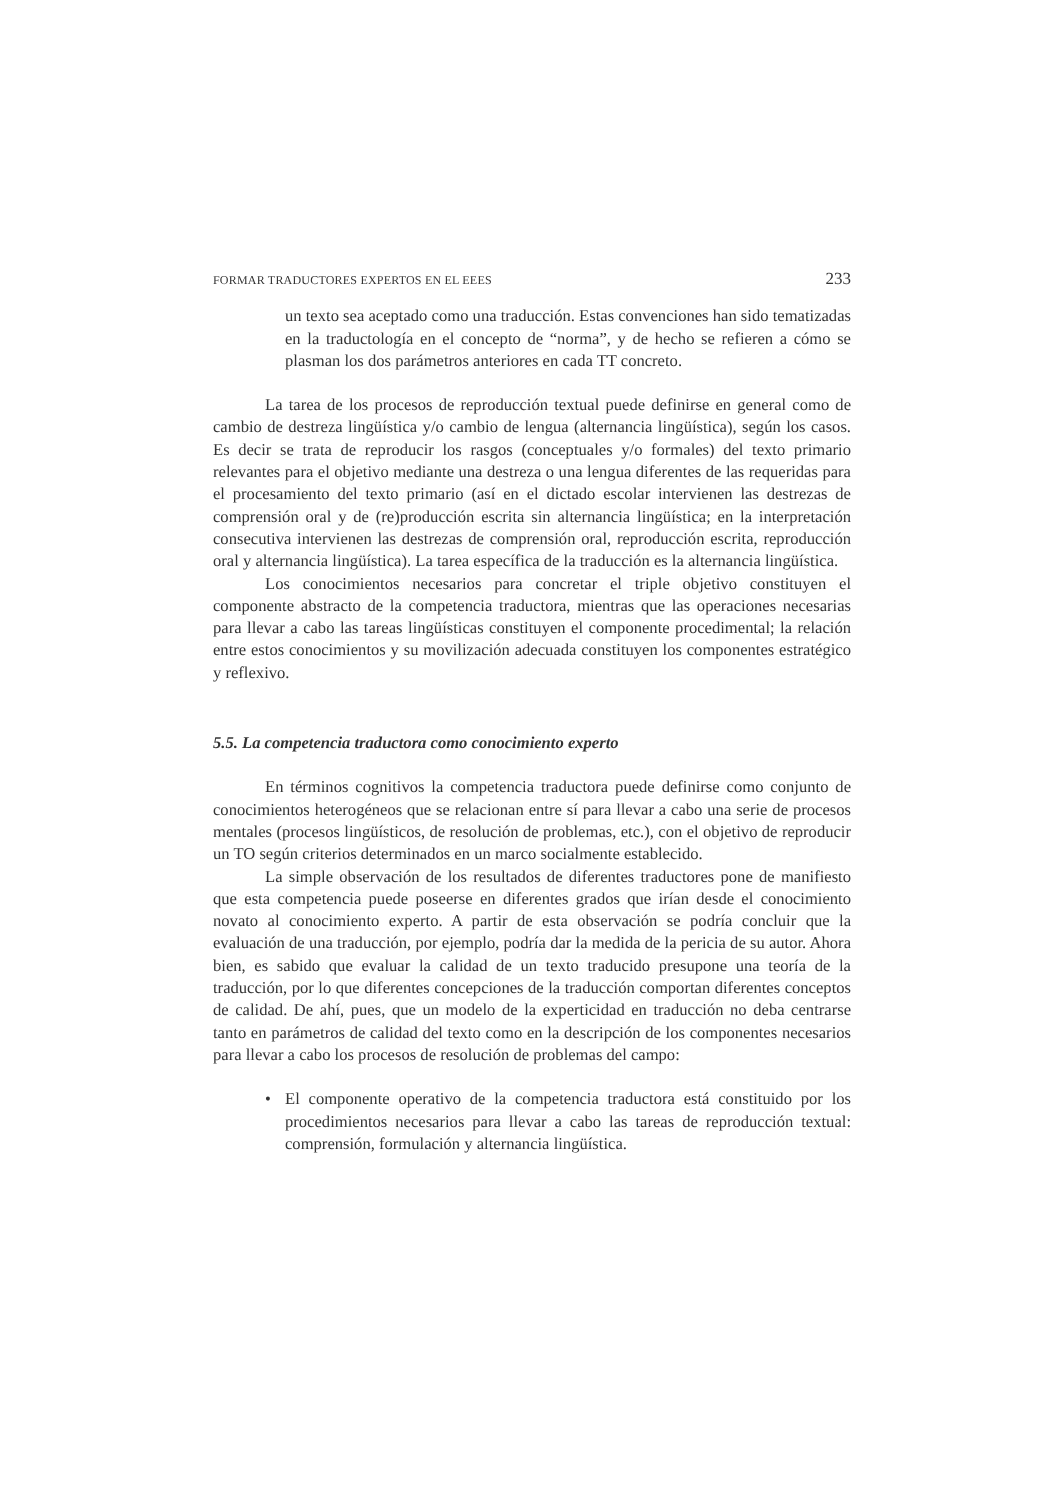FORMAR TRADUCTORES EXPERTOS EN EL EEES 233
un texto sea aceptado como una traducción. Estas convenciones han sido tematizadas en la traductología en el concepto de “norma”, y de hecho se refieren a cómo se plasman los dos parámetros anteriores en cada TT concreto.
La tarea de los procesos de reproducción textual puede definirse en general como de cambio de destreza lingüística y/o cambio de lengua (alternancia lingüística), según los casos. Es decir se trata de reproducir los rasgos (conceptuales y/o formales) del texto primario relevantes para el objetivo mediante una destreza o una lengua diferentes de las requeridas para el procesamiento del texto primario (así en el dictado escolar intervienen las destrezas de comprensión oral y de (re)producción escrita sin alternancia lingüística; en la interpretación consecutiva intervienen las destrezas de comprensión oral, reproducción escrita, reproducción oral y alternancia lingüística). La tarea específica de la traducción es la alternancia lingüística.
Los conocimientos necesarios para concretar el triple objetivo constituyen el componente abstracto de la competencia traductora, mientras que las operaciones necesarias para llevar a cabo las tareas lingüísticas constituyen el componente procedimental; la relación entre estos conocimientos y su movilización adecuada constituyen los componentes estratégico y reflexivo.
5.5. La competencia traductora como conocimiento experto
En términos cognitivos la competencia traductora puede definirse como conjunto de conocimientos heterogéneos que se relacionan entre sí para llevar a cabo una serie de procesos mentales (procesos lingüísticos, de resolución de problemas, etc.), con el objetivo de reproducir un TO según criterios determinados en un marco socialmente establecido.
La simple observación de los resultados de diferentes traductores pone de manifiesto que esta competencia puede poseerse en diferentes grados que irían desde el conocimiento novato al conocimiento experto. A partir de esta observación se podría concluir que la evaluación de una traducción, por ejemplo, podría dar la medida de la pericia de su autor. Ahora bien, es sabido que evaluar la calidad de un texto traducido presupone una teoría de la traducción, por lo que diferentes concepciones de la traducción comportan diferentes conceptos de calidad. De ahí, pues, que un modelo de la experticidad en traducción no deba centrarse tanto en parámetros de calidad del texto como en la descripción de los componentes necesarios para llevar a cabo los procesos de resolución de problemas del campo:
• El componente operativo de la competencia traductora está constituido por los procedimientos necesarios para llevar a cabo las tareas de reproducción textual: comprensión, formulación y alternancia lingüística.